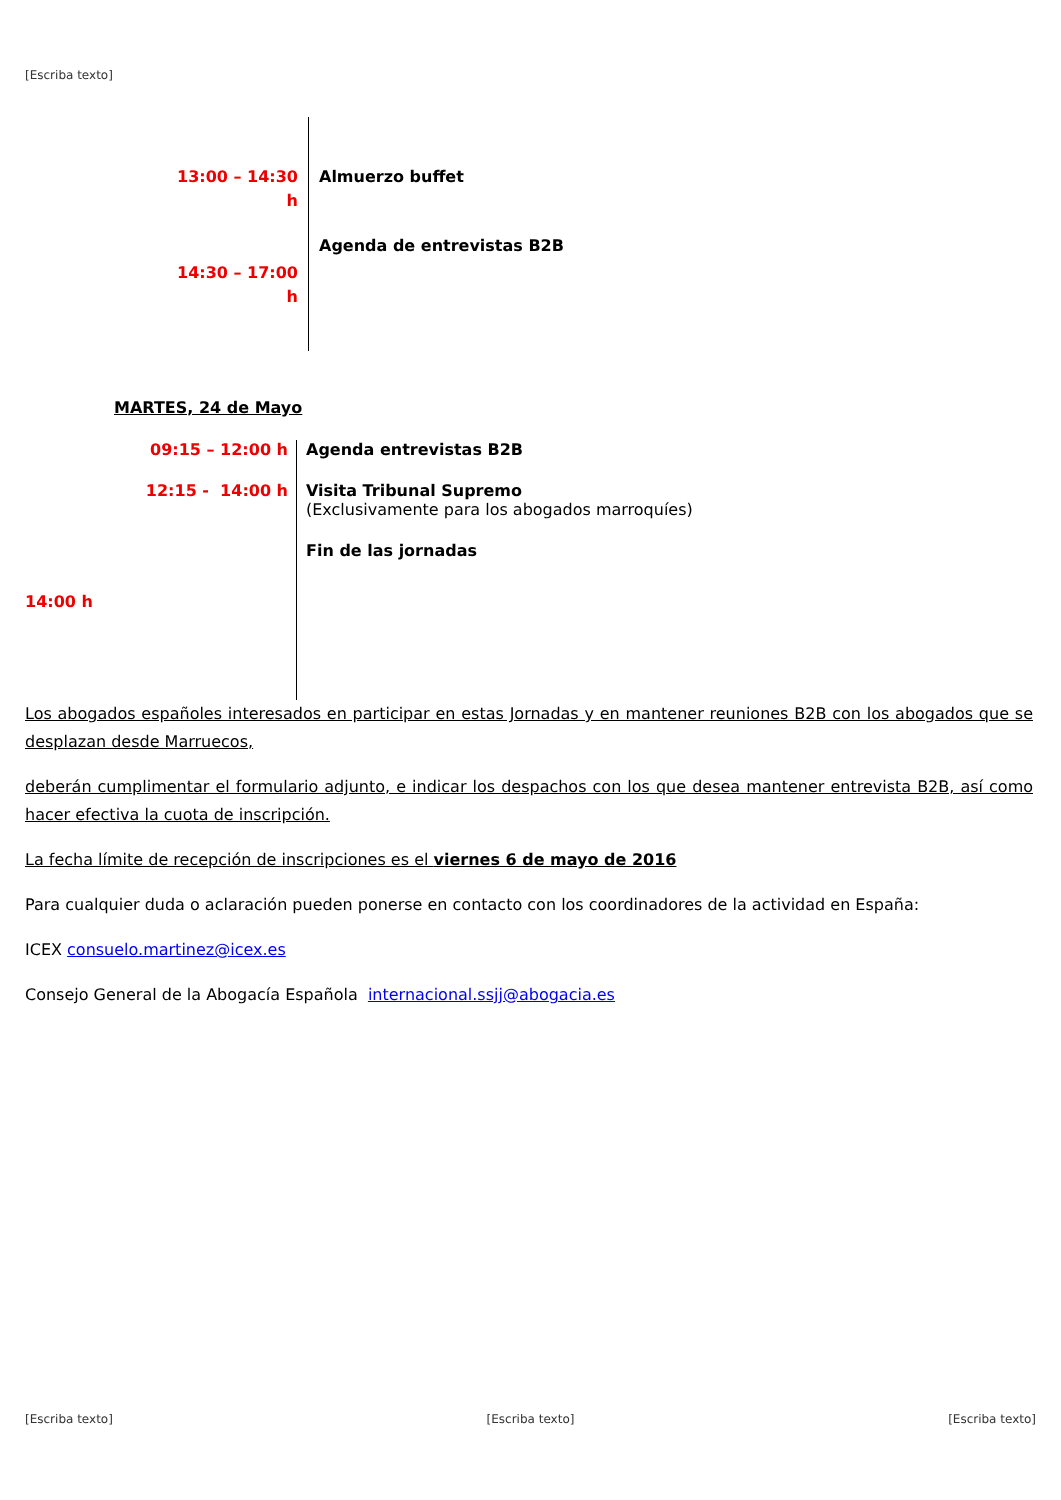[Escriba texto]
13:00 – 14:30
h
14:30 – 17:00
h
Almuerzo buffet
Agenda de entrevistas B2B
MARTES, 24 de Mayo
09:15 – 12:00 h
12:15 - 14:00 h
14:00 h
Agenda entrevistas B2B
Visita Tribunal Supremo
(Exclusivamente para los abogados marroquíes)
Fin de las jornadas
Los abogados españoles interesados en participar en estas Jornadas y en mantener reuniones B2B con los abogados que se desplazan desde Marruecos,
deberán cumplimentar el formulario adjunto, e indicar los despachos con los que desea mantener entrevista B2B, así como hacer efectiva la cuota de inscripción.
La fecha límite de recepción de inscripciones es el viernes 6 de mayo de 2016
Para cualquier duda o aclaración pueden ponerse en contacto con los coordinadores de la actividad en España:
ICEX consuelo.martinez@icex.es
Consejo General de la Abogacía Española internacional.ssjj@abogacia.es
[Escriba texto] [Escriba texto] [Escriba texto]